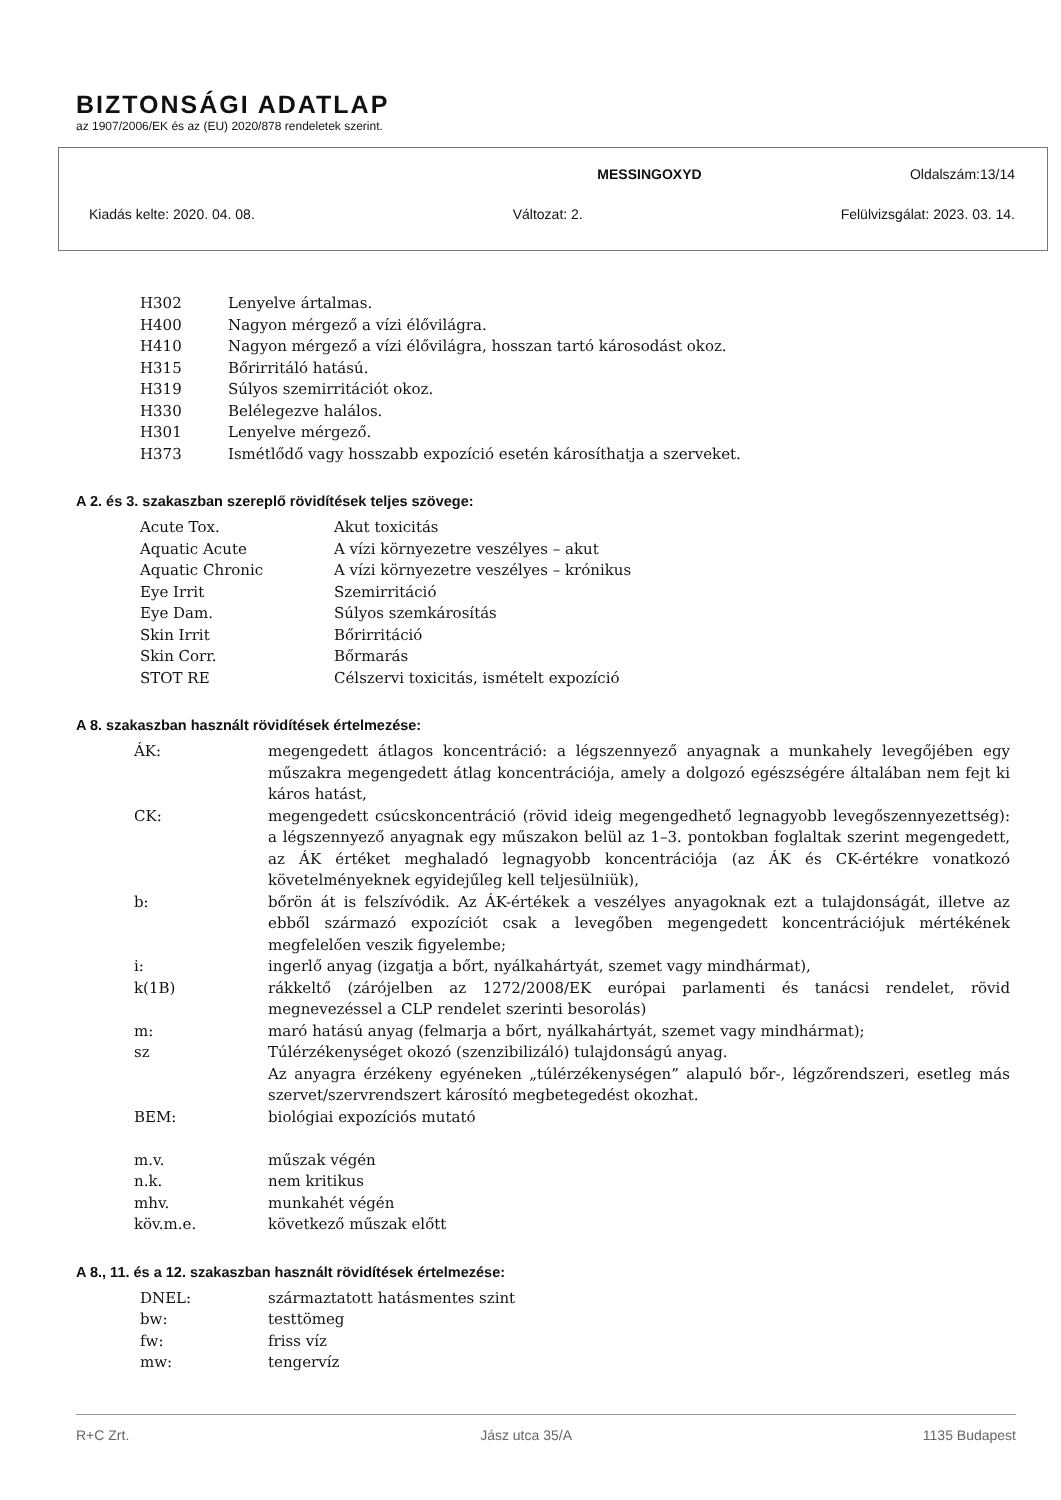BIZTONSÁGI ADATLAP
az 1907/2006/EK és az (EU) 2020/878 rendeletek szerint.
MESSINGOXYD Oldalszám:13/14
Kiadás kelte: 2020. 04. 08. Változat: 2. Felülvizsgálat: 2023. 03. 14.
| H302 | Lenyelve ártalmas. |
| H400 | Nagyon mérgező a vízi élővilágra. |
| H410 | Nagyon mérgező a vízi élővilágra, hosszan tartó károsodást okoz. |
| H315 | Bőrirritáló hatású. |
| H319 | Súlyos szemirritációt okoz. |
| H330 | Belélegezve halálos. |
| H301 | Lenyelve mérgező. |
| H373 | Ismétlődő vagy hosszabb expozíció esetén károsíthatja a szerveket. |
A 2. és 3. szakaszban szereplő rövidítések teljes szövege:
| Acute Tox. | Akut toxicitás |
| Aquatic Acute | A vízi környezetre veszélyes – akut |
| Aquatic Chronic | A vízi környezetre veszélyes – krónikus |
| Eye Irrit | Szemirritáció |
| Eye Dam. | Súlyos szemkárosítás |
| Skin Irrit | Bőrirritáció |
| Skin Corr. | Bőrmarás |
| STOT RE | Célszervi toxicitás, ismételt expozíció |
A 8. szakaszban használt rövidítések értelmezése:
| ÁK: | megengedett átlagos koncentráció: a légszennyező anyagnak a munkahely levegőjében egy műszakra megengedett átlag koncentrációja, amely a dolgozó egészségére általában nem fejt ki káros hatást, |
| CK: | megengedett csúcskoncentráció (rövid ideig megengedhető legnagyobb levegőszennyezettség): a légszennyező anyagnak egy műszakon belül az 1–3. pontokban foglaltak szerint megengedett, az ÁK értéket meghaladó legnagyobb koncentrációja (az ÁK és CK-értékre vonatkozó követelményeknek egyidejűleg kell teljesülniük), |
| b: | bőrön át is felszívódik. Az ÁK-értékek a veszélyes anyagoknak ezt a tulajdonságát, illetve az ebből származó expozíciót csak a levegőben megengedett koncentrációjuk mértékének megfelelően veszik figyelembe; |
| i: | ingerlő anyag (izgatja a bőrt, nyálkahártyát, szemet vagy mindhármat), |
| k(1B) | rákkeltő (zárójelben az 1272/2008/EK európai parlamenti és tanácsi rendelet, rövid megnevezéssel a CLP rendelet szerinti besorolás) |
| m: | maró hatású anyag (felmarja a bőrt, nyálkahártyát, szemet vagy mindhármat); |
| sz | Túlérzékenységet okozó (szenzibilizáló) tulajdonságú anyag. Az anyagra érzékeny egyéneken „túlérzékenységen” alapuló bőr-, légzőrendszeri, esetleg más szervet/szervrendszert károsító megbetegedést okozhat. |
| BEM: | biológiai expozíciós mutató |
| m.v. | műszak végén |
| n.k. | nem kritikus |
| mhv. | munkahét végén |
| köv.m.e. | következő műszak előtt |
A 8., 11. és a 12. szakaszban használt rövidítések értelmezése:
| DNEL: | származtatott hatásmentes szint |
| bw: | testtömeg |
| fw: | friss víz |
| mw: | tengervíz |
R+C Zrt. Jász utca 35/A 1135 Budapest